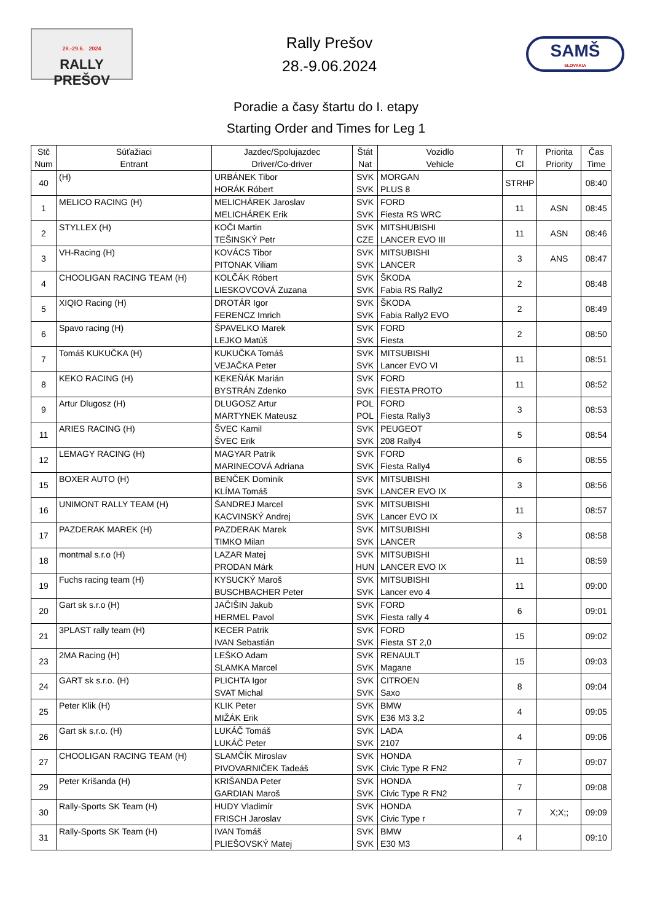28.-29.6. 2024
RALLY
PREŠOV
Rally Prešov
28.-9.06.2024
SAMŠ
SLOVAKIA
Poradie a časy štartu do I. etapy
Starting Order and Times for Leg 1
| Stč Num | Súťažiaci Entrant | Jazdec/Spolujazdec Driver/Co-driver | Štát Nat | Vozidlo Vehicle | Tr Cl | Priorita Priority | Čas Time |
| --- | --- | --- | --- | --- | --- | --- | --- |
| 40 | (H) | URBÁNEK Tibor HORÁK Róbert | SVK SVK | MORGAN PLUS 8 | STRHP | | 08:40 |
| 1 | MELICO RACING (H) | MELICHÁREK Jaroslav MELICHÁREK Erik | SVK SVK | FORD Fiesta RS WRC | 11 | ASN | 08:45 |
| 2 | STYLLEX (H) | KOČI Martin TEŠINSKÝ Petr | SVK CZE | MITSHUBISHI LANCER EVO III | 11 | ASN | 08:46 |
| 3 | VH-Racing (H) | KOVÁCS Tibor PITONAK Viliam | SVK SVK | MITSUBISHI LANCER | 3 | ANS | 08:47 |
| 4 | CHOOLIGAN RACING TEAM (H) | KOLČÁK Róbert LIESKOVCOVÁ Zuzana | SVK SVK | ŠKODA Fabia RS Rally2 | 2 | | 08:48 |
| 5 | XIQIO Racing (H) | DROTÁR Igor FERENCZ Imrich | SVK SVK | ŠKODA Fabia Rally2 EVO | 2 | | 08:49 |
| 6 | Spavo racing (H) | ŠPAVELKO Marek LEJKO Matúš | SVK SVK | FORD Fiesta | 2 | | 08:50 |
| 7 | Tomáš KUKUČKA (H) | KUKUČKA Tomáš VEJAČKA Peter | SVK SVK | MITSUBISHI Lancer EVO VI | 11 | | 08:51 |
| 8 | KEKO RACING (H) | KEKEŇÁK Marián BYSTRÁN Zdenko | SVK SVK | FORD FIESTA PROTO | 11 | | 08:52 |
| 9 | Artur Dlugosz (H) | DLUGOSZ Artur MARTYNEK Mateusz | POL POL | FORD Fiesta Rally3 | 3 | | 08:53 |
| 11 | ARIES RACING (H) | ŠVEC Kamil ŠVEC Erik | SVK SVK | PEUGEOT 208 Rally4 | 5 | | 08:54 |
| 12 | LEMAGY RACING (H) | MAGYAR Patrik MARINECOVÁ Adriana | SVK SVK | FORD Fiesta Rally4 | 6 | | 08:55 |
| 15 | BOXER AUTO (H) | BENČEK Dominik KLÍMA Tomáš | SVK SVK | MITSUBISHI LANCER EVO IX | 3 | | 08:56 |
| 16 | UNIMONT RALLY TEAM (H) | ŠANDREJ Marcel KACVINSKÝ Andrej | SVK SVK | MITSUBISHI Lancer EVO IX | 11 | | 08:57 |
| 17 | PAZDERAK MAREK (H) | PAZDERAK Marek TIMKO Milan | SVK SVK | MITSUBISHI LANCER | 3 | | 08:58 |
| 18 | montmal s.r.o (H) | LAZAR Matej PRODAN Márk | SVK HUN | MITSUBISHI LANCER EVO IX | 11 | | 08:59 |
| 19 | Fuchs racing team (H) | KYSUCKÝ Maroš BUSCHBACHER Peter | SVK SVK | MITSUBISHI Lancer evo 4 | 11 | | 09:00 |
| 20 | Gart sk s.r.o (H) | JAČIŠIN Jakub HERMEL Pavol | SVK SVK | FORD Fiesta rally 4 | 6 | | 09:01 |
| 21 | 3PLAST rally team (H) | KECER Patrik IVAN Sebastián | SVK SVK | FORD Fiesta ST 2,0 | 15 | | 09:02 |
| 23 | 2MA Racing (H) | LEŠKO Adam SLAMKA Marcel | SVK SVK | RENAULT Magane | 15 | | 09:03 |
| 24 | GART sk s.r.o. (H) | PLICHTA Igor SVAT Michal | SVK SVK | CITROEN Saxo | 8 | | 09:04 |
| 25 | Peter Klik (H) | KLIK Peter MIŽÁK Erik | SVK SVK | BMW E36 M3 3,2 | 4 | | 09:05 |
| 26 | Gart sk s.r.o. (H) | LUKÁČ Tomáš LUKÁČ Peter | SVK SVK | LADA 2107 | 4 | | 09:06 |
| 27 | CHOOLIGAN RACING TEAM (H) | SLAMČÍK Miroslav PIVOVARNIČEK Tadeáš | SVK SVK | HONDA Civic Type R FN2 | 7 | | 09:07 |
| 29 | Peter Krišanda (H) | KRIŠANDA Peter GARDIAN Maroš | SVK SVK | HONDA Civic Type R FN2 | 7 | | 09:08 |
| 30 | Rally-Sports SK Team (H) | HUDY Vladimír FRISCH Jaroslav | SVK SVK | HONDA Civic Type r | 7 | X;X;; | 09:09 |
| 31 | Rally-Sports SK Team (H) | IVAN Tomáš PLIEŠOVSKÝ Matej | SVK SVK | BMW E30 M3 | 4 | | 09:10 |